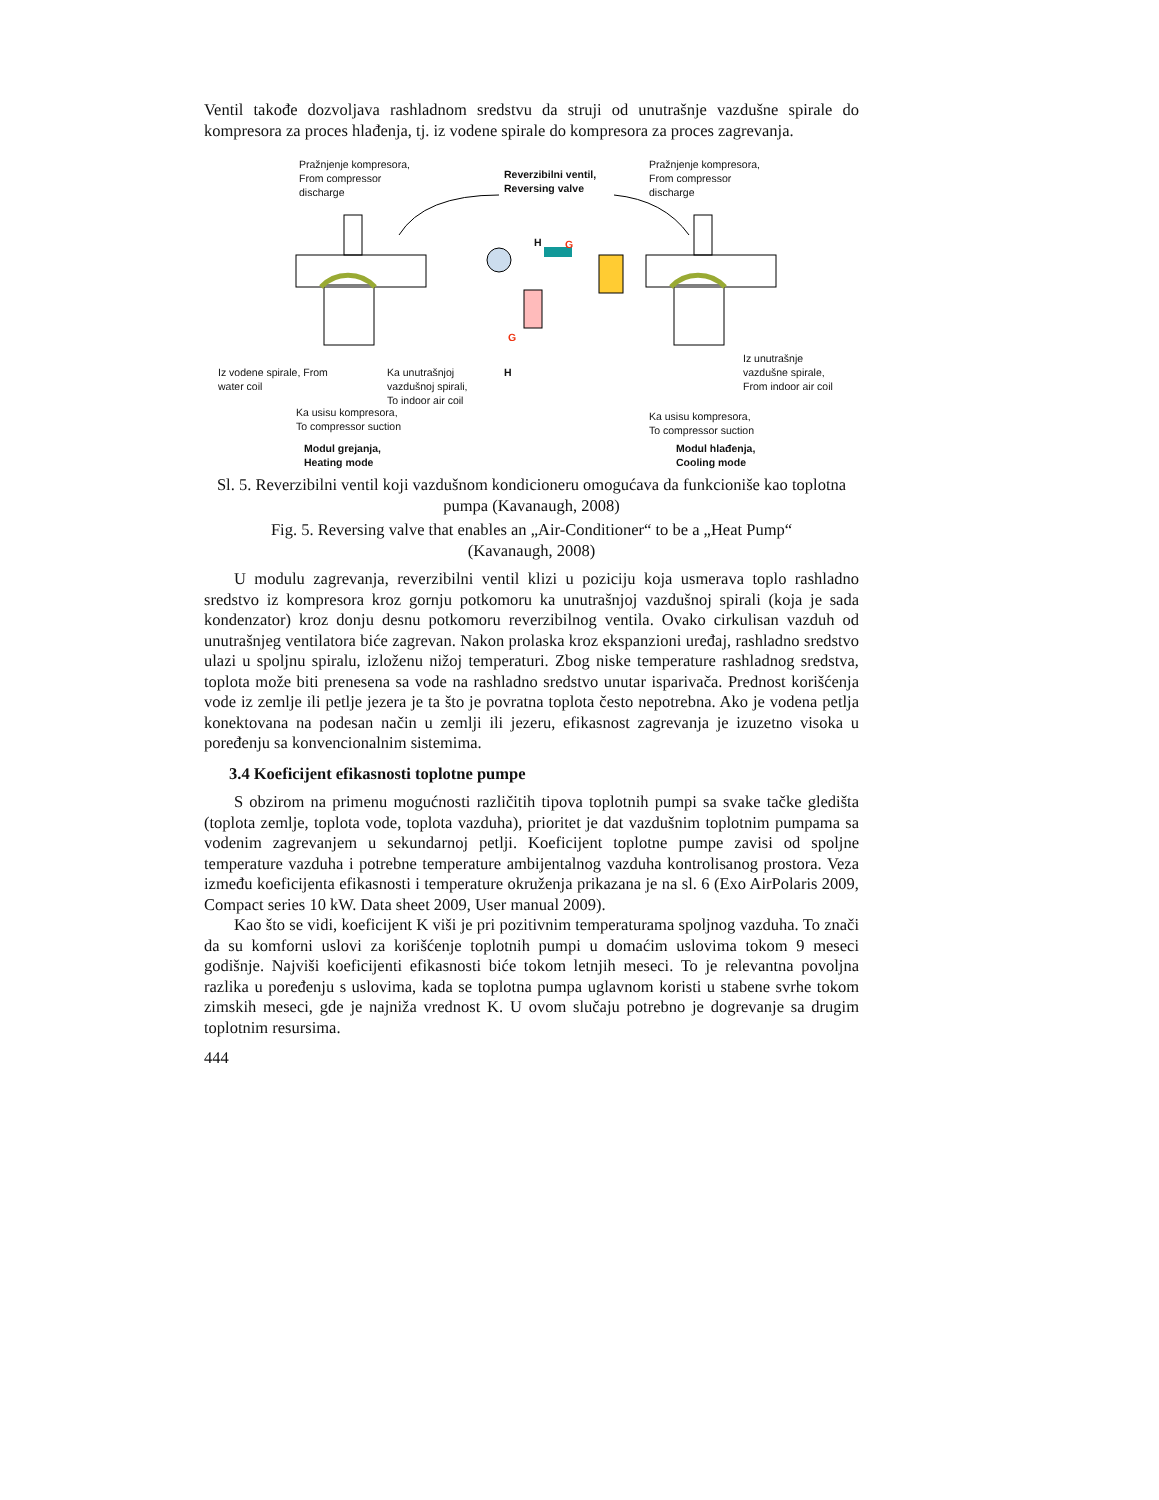Ventil takođe dozvoljava rashladnom sredstvu da struji od unutrašnje vazdušne spirale do kompresora za proces hlađenja, tj. iz vodene spirale do kompresora za proces zagrevanja.
Pražnjenje kompresora,
From compressor
discharge
Reverzibilni ventil,
Reversing valve
Pražnjenje kompresora,
From compressor
discharge
H G
G
H
Iz vodene spirale, From
water coil
Ka unutrašnjoj
vazdušnoj spirali,
To indoor air coil
Ka usisu kompresora,
To compressor suction
Iz unutrašnje
vazdušne spirale,
From indoor air coil
Ka usisu kompresora,
To compressor suction
Modul grejanja,
Heating mode
Modul hlađenja,
Cooling mode
Sl. 5. Reverzibilni ventil koji vazdušnom kondicioneru omogućava da funkcioniše kao toplotna pumpa (Kavanaugh, 2008)
Fig. 5. Reversing valve that enables an „Air-Conditioner“ to be a „Heat Pump“
(Kavanaugh, 2008)
U modulu zagrevanja, reverzibilni ventil klizi u poziciju koja usmerava toplo rashladno sredstvo iz kompresora kroz gornju potkomoru ka unutrašnjoj vazdušnoj spirali (koja je sada kondenzator) kroz donju desnu potkomoru reverzibilnog ventila. Ovako cirkulisan vazduh od unutrašnjeg ventilatora biće zagrevan. Nakon prolaska kroz ekspanzioni uređaj, rashladno sredstvo ulazi u spoljnu spiralu, izloženu nižoj temperaturi. Zbog niske temperature rashladnog sredstva, toplota može biti prenesena sa vode na rashladno sredstvo unutar isparivača. Prednost korišćenja vode iz zemlje ili petlje jezera je ta što je povratna toplota često nepotrebna. Ako je vodena petlja konektovana na podesan način u zemlji ili jezeru, efikasnost zagrevanja je izuzetno visoka u poređenju sa konvencionalnim sistemima.
3.4 Koeficijent efikasnosti toplotne pumpe
S obzirom na primenu mogućnosti različitih tipova toplotnih pumpi sa svake tačke gledišta (toplota zemlje, toplota vode, toplota vazduha), prioritet je dat vazdušnim toplotnim pumpama sa vodenim zagrevanjem u sekundarnoj petlji. Koeficijent toplotne pumpe zavisi od spoljne temperature vazduha i potrebne temperature ambijentalnog vazduha kontrolisanog prostora. Veza između koeficijenta efikasnosti i temperature okruženja prikazana je na sl. 6 (Exo AirPolaris 2009, Compact series 10 kW. Data sheet 2009, User manual 2009).
Kao što se vidi, koeficijent K viši je pri pozitivnim temperaturama spoljnog vazduha. To znači da su komforni uslovi za korišćenje toplotnih pumpi u domaćim uslovima tokom 9 meseci godišnje. Najviši koeficijenti efikasnosti biće tokom letnjih meseci. To je relevantna povoljna razlika u poređenju s uslovima, kada se toplotna pumpa uglavnom koristi u stabene svrhe tokom zimskih meseci, gde je najniža vrednost K. U ovom slučaju potrebno je dogrevanje sa drugim toplotnim resursima.
444